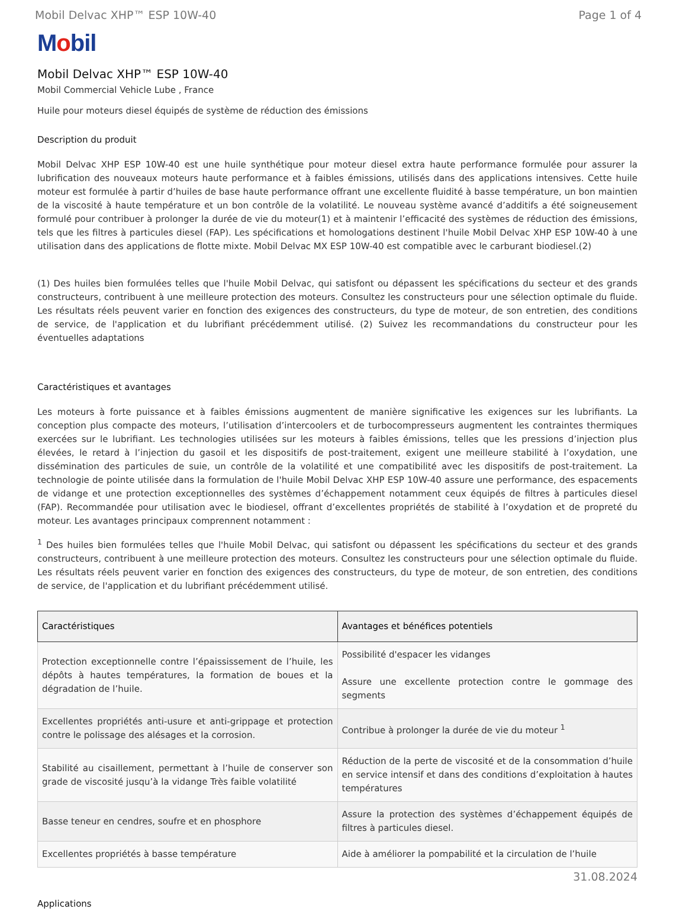Mobil Delvac XHP™ ESP 10W-40 Page 1 of 4
Mobil
Mobil Delvac XHP™ ESP 10W-40
Mobil Commercial Vehicle Lube , France
Huile pour moteurs diesel équipés de système de réduction des émissions
Description du produit
Mobil Delvac XHP ESP 10W-40 est une huile synthétique pour moteur diesel extra haute performance formulée pour assurer la lubrification des nouveaux moteurs haute performance et à faibles émissions, utilisés dans des applications intensives. Cette huile moteur est formulée à partir d’huiles de base haute performance offrant une excellente fluidité à basse température, un bon maintien de la viscosité à haute température et un bon contrôle de la volatilité. Le nouveau système avancé d’additifs a été soigneusement formulé pour contribuer à prolonger la durée de vie du moteur(1) et à maintenir l’efficacité des systèmes de réduction des émissions, tels que les filtres à particules diesel (FAP). Les spécifications et homologations destinent l'huile Mobil Delvac XHP ESP 10W-40 à une utilisation dans des applications de flotte mixte. Mobil Delvac MX ESP 10W-40 est compatible avec le carburant biodiesel.(2)
(1) Des huiles bien formulées telles que l'huile Mobil Delvac, qui satisfont ou dépassent les spécifications du secteur et des grands constructeurs, contribuent à une meilleure protection des moteurs. Consultez les constructeurs pour une sélection optimale du fluide. Les résultats réels peuvent varier en fonction des exigences des constructeurs, du type de moteur, de son entretien, des conditions de service, de l'application et du lubrifiant précédemment utilisé. (2) Suivez les recommandations du constructeur pour les éventuelles adaptations
Caractéristiques et avantages
Les moteurs à forte puissance et à faibles émissions augmentent de manière significative les exigences sur les lubrifiants. La conception plus compacte des moteurs, l’utilisation d’intercoolers et de turbocompresseurs augmentent les contraintes thermiques exercées sur le lubrifiant. Les technologies utilisées sur les moteurs à faibles émissions, telles que les pressions d’injection plus élevées, le retard à l’injection du gasoil et les dispositifs de post-traitement, exigent une meilleure stabilité à l’oxydation, une dissémination des particules de suie, un contrôle de la volatilité et une compatibilité avec les dispositifs de post-traitement. La technologie de pointe utilisée dans la formulation de l'huile Mobil Delvac XHP ESP 10W-40 assure une performance, des espacements de vidange et une protection exceptionnelles des systèmes d’échappement notamment ceux équipés de filtres à particules diesel (FAP). Recommandée pour utilisation avec le biodiesel, offrant d’excellentes propriétés de stabilité à l’oxydation et de propreté du moteur. Les avantages principaux comprennent notamment :
<sup>1</sup> Des huiles bien formulées telles que l'huile Mobil Delvac, qui satisfont ou dépassent les spécifications du secteur et des grands constructeurs, contribuent à une meilleure protection des moteurs. Consultez les constructeurs pour une sélection optimale du fluide. Les résultats réels peuvent varier en fonction des exigences des constructeurs, du type de moteur, de son entretien, des conditions de service, de l'application et du lubrifiant précédemment utilisé.
| Caractéristiques | Avantages et bénéfices potentiels |
| --- | --- |
| Protection exceptionnelle contre l’épaississement de l’huile, les dépôts à hautes températures, la formation de boues et la dégradation de l’huile. | Possibilité d'espacer les vidanges Assure une excellente protection contre le gommage des segments |
| Excellentes propriétés anti-usure et anti-grippage et protection contre le polissage des alésages et la corrosion. | Contribue à prolonger la durée de vie du moteur <sup>1</sup> |
| Stabilité au cisaillement, permettant à l’huile de conserver son grade de viscosité jusqu’à la vidange Très faible volatilité | Réduction de la perte de viscosité et de la consommation d’huile en service intensif et dans des conditions d’exploitation à hautes températures |
| Basse teneur en cendres, soufre et en phosphore | Assure la protection des systèmes d’échappement équipés de filtres à particules diesel. |
| Excellentes propriétés à basse température | Aide à améliorer la pompabilité et la circulation de l’huile |
Applications
31.08.2024